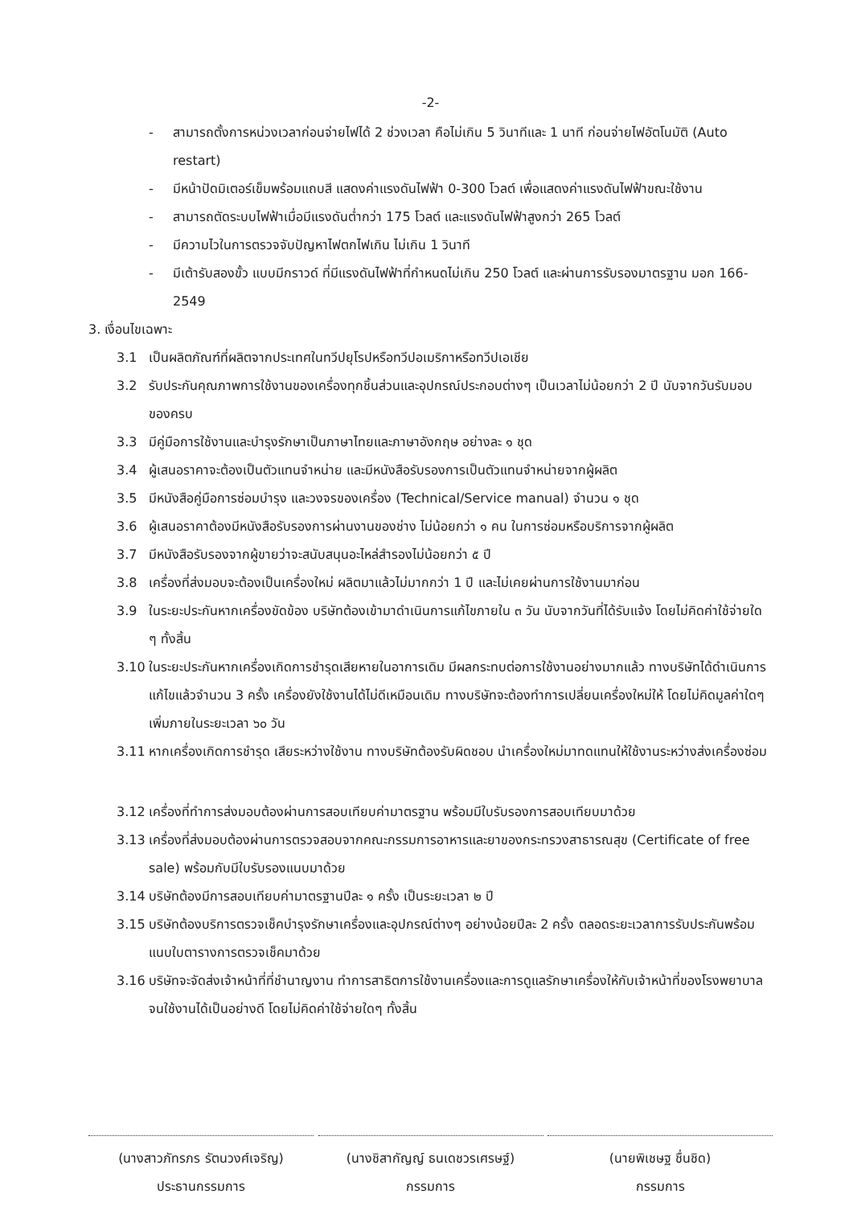-2-
- สามารถตั้งการหน่วงเวลาก่อนจ่ายไฟได้ 2 ช่วงเวลา คือไม่เกิน 5 วินาทีและ 1 นาที ก่อนจ่ายไฟอัตโนมัติ (Auto restart)
- มีหน้าปัดมิเตอร์เข็มพร้อมแถบสี แสดงค่าแรงดันไฟฟ้า 0-300 โวลต์ เพื่อแสดงค่าแรงดันไฟฟ้าขณะใช้งาน
- สามารถตัดระบบไฟฟ้าเมื่อมีแรงดันต่ำกว่า 175 โวลต์ และแรงดันไฟฟ้าสูงกว่า 265 โวลต์
- มีความไวในการตรวจจับปัญหาไฟตกไฟเกิน ไม่เกิน 1 วินาที
- มีเต้ารับสองขั้ว แบบมีกราวด์ ที่มีแรงดันไฟฟ้าที่กำหนดไม่เกิน 250 โวลต์ และผ่านการรับรองมาตรฐาน มอก 166-2549
3. เงื่อนไขเฉพาะ
3.1 เป็นผลิตภัณฑ์ที่ผลิตจากประเทศในทวีปยุโรปหรือทวีปอเมริกาหรือทวีปเอเชีย
3.2 รับประกันคุณภาพการใช้งานของเครื่องทุกชิ้นส่วนและอุปกรณ์ประกอบต่างๆ เป็นเวลาไม่น้อยกว่า 2 ปี นับจากวันรับมอบของครบ
3.3 มีคู่มือการใช้งานและบำรุงรักษาเป็นภาษาไทยและภาษาอังกฤษ อย่างละ ๑ ชุด
3.4 ผู้เสนอราคาจะต้องเป็นตัวแทนจำหน่าย และมีหนังสือรับรองการเป็นตัวแทนจำหน่ายจากผู้ผลิต
3.5 มีหนังสือคู่มือการซ่อมบำรุง และวงจรของเครื่อง (Technical/Service manual) จำนวน ๑ ชุด
3.6 ผู้เสนอราคาต้องมีหนังสือรับรองการผ่านงานของช่าง ไม่น้อยกว่า ๑ คน ในการซ่อมหรือบริการจากผู้ผลิต
3.7 มีหนังสือรับรองจากผู้ขายว่าจะสนับสนุนอะไหล่สำรองไม่น้อยกว่า ๕ ปี
3.8 เครื่องที่ส่งมอบจะต้องเป็นเครื่องใหม่ ผลิตมาแล้วไม่มากกว่า 1 ปี และไม่เคยผ่านการใช้งานมาก่อน
3.9 ในระยะประกันหากเครื่องขัดข้อง บริษัทต้องเข้ามาดำเนินการแก้ไขภายใน ๓ วัน นับจากวันที่ได้รับแจ้ง โดยไม่คิดค่าใช้จ่ายใด ๆ ทั้งสิ้น
3.10 ในระยะประกันหากเครื่องเกิดการชำรุดเสียหายในอาการเดิม มีผลกระทบต่อการใช้งานอย่างมากแล้ว ทางบริษัทได้ดำเนินการแก้ไขแล้วจำนวน 3 ครั้ง เครื่องยังใช้งานได้ไม่ดีเหมือนเดิม ทางบริษัทจะต้องทำการเปลี่ยนเครื่องใหม่ให้ โดยไม่คิดมูลค่าใดๆ เพิ่มภายในระยะเวลา ๖๐ วัน
3.11 หากเครื่องเกิดการชำรุด เสียระหว่างใช้งาน ทางบริษัทต้องรับผิดชอบ นำเครื่องใหม่มาทดแทนให้ใช้งานระหว่างส่งเครื่องซ่อม
3.12 เครื่องที่ทำการส่งมอบต้องผ่านการสอบเทียบค่ามาตรฐาน พร้อมมีใบรับรองการสอบเทียบมาด้วย
3.13 เครื่องที่ส่งมอบต้องผ่านการตรวจสอบจากคณะกรรมการอาหารและยาของกระทรวงสาธารณสุข (Certificate of free sale) พร้อมกับมีใบรับรองแนบมาด้วย
3.14 บริษัทต้องมีการสอบเทียบค่ามาตรฐานปีละ ๑ ครั้ง เป็นระยะเวลา ๒ ปี
3.15 บริษัทต้องบริการตรวจเช็คบำรุงรักษาเครื่องและอุปกรณ์ต่างๆ อย่างน้อยปีละ 2 ครั้ง ตลอดระยะเวลาการรับประกันพร้อมแนบใบตารางการตรวจเช็คมาด้วย
3.16 บริษัทจะจัดส่งเจ้าหน้าที่ที่ชำนาญงาน ทำการสาธิตการใช้งานเครื่องและการดูแลรักษาเครื่องให้กับเจ้าหน้าที่ของโรงพยาบาลจนใช้งานได้เป็นอย่างดี โดยไม่คิดค่าใช้จ่ายใดๆ ทั้งสิ้น
(นางสาวภัทรภร รัตนวงศ์เจริญ)
ประธานกรรมการ
(นางชิสากัญญ์ ธนเดชวรเศรษฐ์)
กรรมการ
(นายพิเชษฐ ชื่นชิด)
กรรมการ